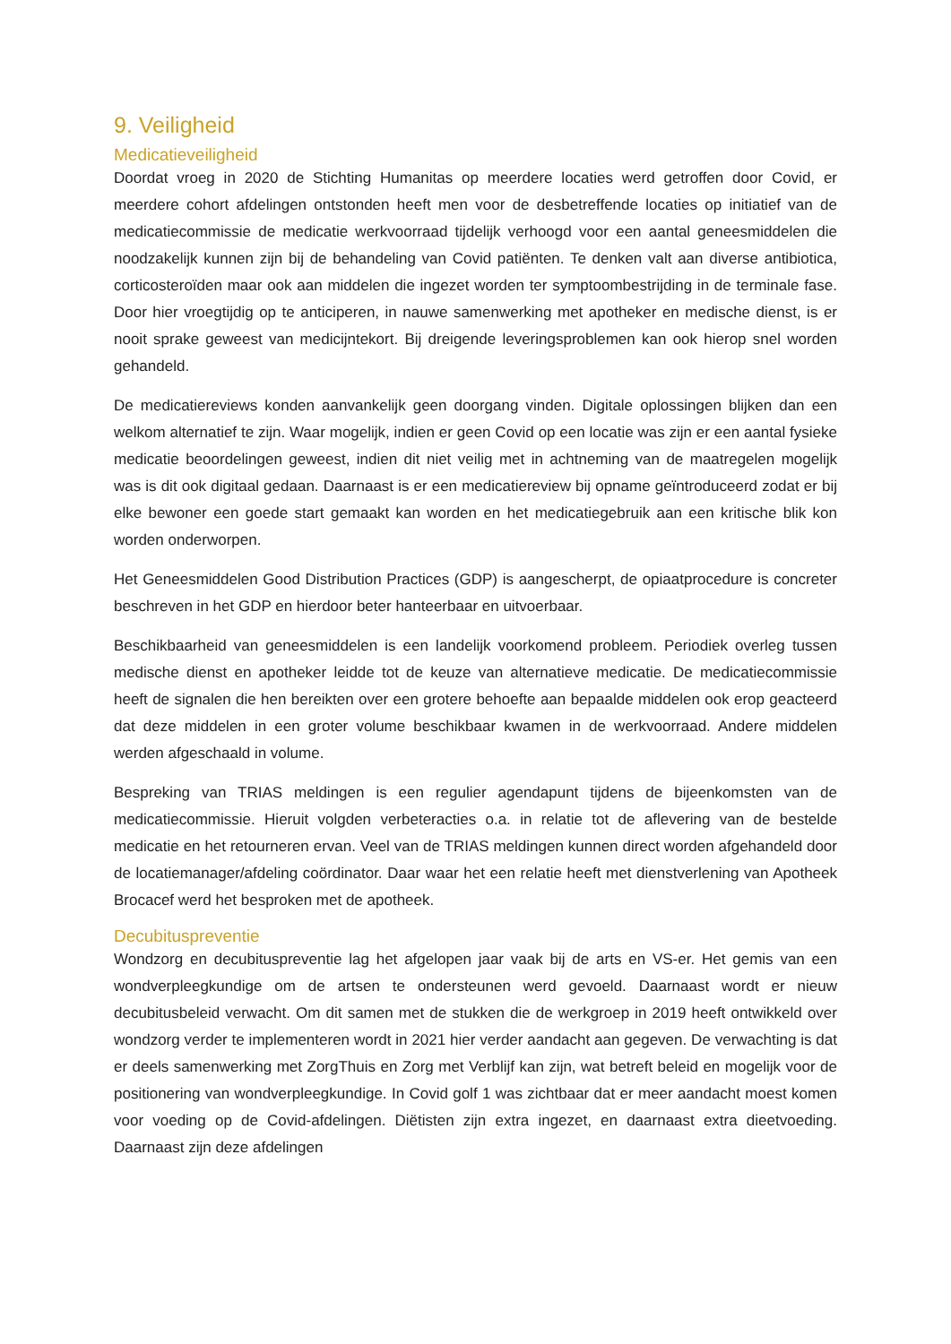9. Veiligheid
Medicatieveiligheid
Doordat vroeg in 2020 de Stichting Humanitas op meerdere locaties werd getroffen door Covid, er meerdere cohort afdelingen ontstonden heeft men voor de desbetreffende locaties op initiatief van de medicatiecommissie de medicatie werkvoorraad tijdelijk verhoogd voor een aantal geneesmiddelen die noodzakelijk kunnen zijn bij de behandeling van Covid patiënten. Te denken valt aan diverse antibiotica, corticosteroïden maar ook aan middelen die ingezet worden ter symptoombestrijding in de terminale fase. Door hier vroegtijdig op te anticiperen, in nauwe samenwerking met apotheker en medische dienst, is er nooit sprake geweest van medicijntekort. Bij dreigende leveringsproblemen kan ook hierop snel worden gehandeld.
De medicatiereviews konden aanvankelijk geen doorgang vinden. Digitale oplossingen blijken dan een welkom alternatief te zijn. Waar mogelijk, indien er geen Covid op een locatie was zijn er een aantal fysieke medicatie beoordelingen geweest, indien dit niet veilig met in achtneming van de maatregelen mogelijk was is dit ook digitaal gedaan. Daarnaast is er een medicatiereview bij opname geïntroduceerd zodat er bij elke bewoner een goede start gemaakt kan worden en het medicatiegebruik aan een kritische blik kon worden onderworpen.
Het Geneesmiddelen Good Distribution Practices (GDP) is aangescherpt, de opiaatprocedure is concreter beschreven in het GDP en hierdoor beter hanteerbaar en uitvoerbaar.
Beschikbaarheid van geneesmiddelen is een landelijk voorkomend probleem. Periodiek overleg tussen medische dienst en apotheker leidde tot de keuze van alternatieve medicatie. De medicatiecommissie heeft de signalen die hen bereikten over een grotere behoefte aan bepaalde middelen ook erop geacteerd dat deze middelen in een groter volume beschikbaar kwamen in de werkvoorraad. Andere middelen werden afgeschaald in volume.
Bespreking van TRIAS meldingen is een regulier agendapunt tijdens de bijeenkomsten van de medicatiecommissie. Hieruit volgden verbeteracties o.a. in relatie tot de aflevering van de bestelde medicatie en het retourneren ervan. Veel van de TRIAS meldingen kunnen direct worden afgehandeld door de locatiemanager/afdeling coördinator. Daar waar het een relatie heeft met dienstverlening van Apotheek Brocacef werd het besproken met de apotheek.
Decubituspreventie
Wondzorg en decubituspreventie lag het afgelopen jaar vaak bij de arts en VS-er. Het gemis van een wondverpleegkundige om de artsen te ondersteunen werd gevoeld. Daarnaast wordt er nieuw decubitusbeleid verwacht. Om dit samen met de stukken die de werkgroep in 2019 heeft ontwikkeld over wondzorg verder te implementeren wordt in 2021 hier verder aandacht aan gegeven. De verwachting is dat er deels samenwerking met ZorgThuis en Zorg met Verblijf kan zijn, wat betreft beleid en mogelijk voor de positionering van wondverpleegkundige. In Covid golf 1 was zichtbaar dat er meer aandacht moest komen voor voeding op de Covid-afdelingen. Diëtisten zijn extra ingezet, en daarnaast extra dieetvoeding. Daarnaast zijn deze afdelingen